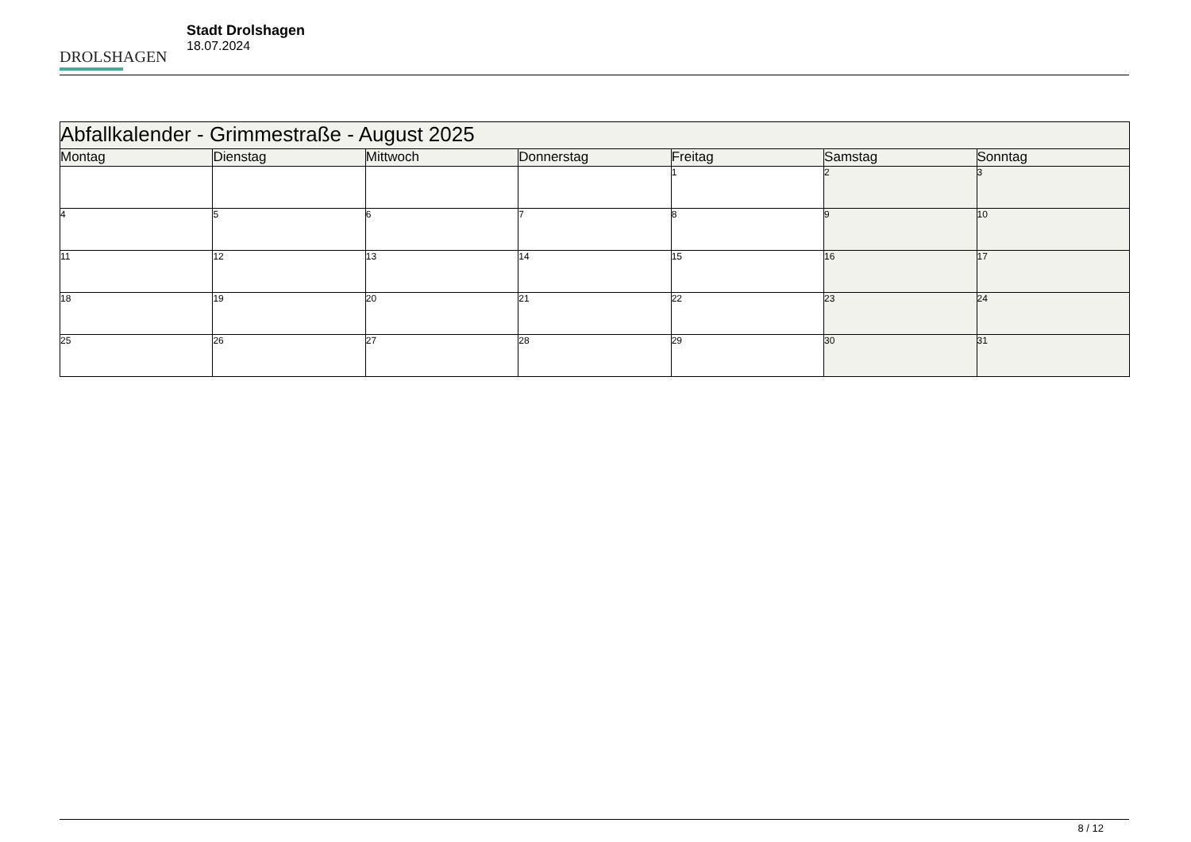DROLSHAGEN
Stadt Drolshagen
18.07.2024
| Abfallkalender - Grimmestraße - August 2025 | | | | | | |
| --- | --- | --- | --- | --- | --- | --- |
| Montag | Dienstag | Mittwoch | Donnerstag | Freitag | Samstag | Sonntag |
| | | | | 1 | 2 | 3 |
| 4 | 5 | 6 | 7 | 8 | 9 | 10 |
| 11 | 12 | 13 | 14 | 15 | 16 | 17 |
| 18 | 19 | 20 | 21 | 22 | 23 | 24 |
| 25 | 26 | 27 | 28 | 29 | 30 | 31 |
8 / 12